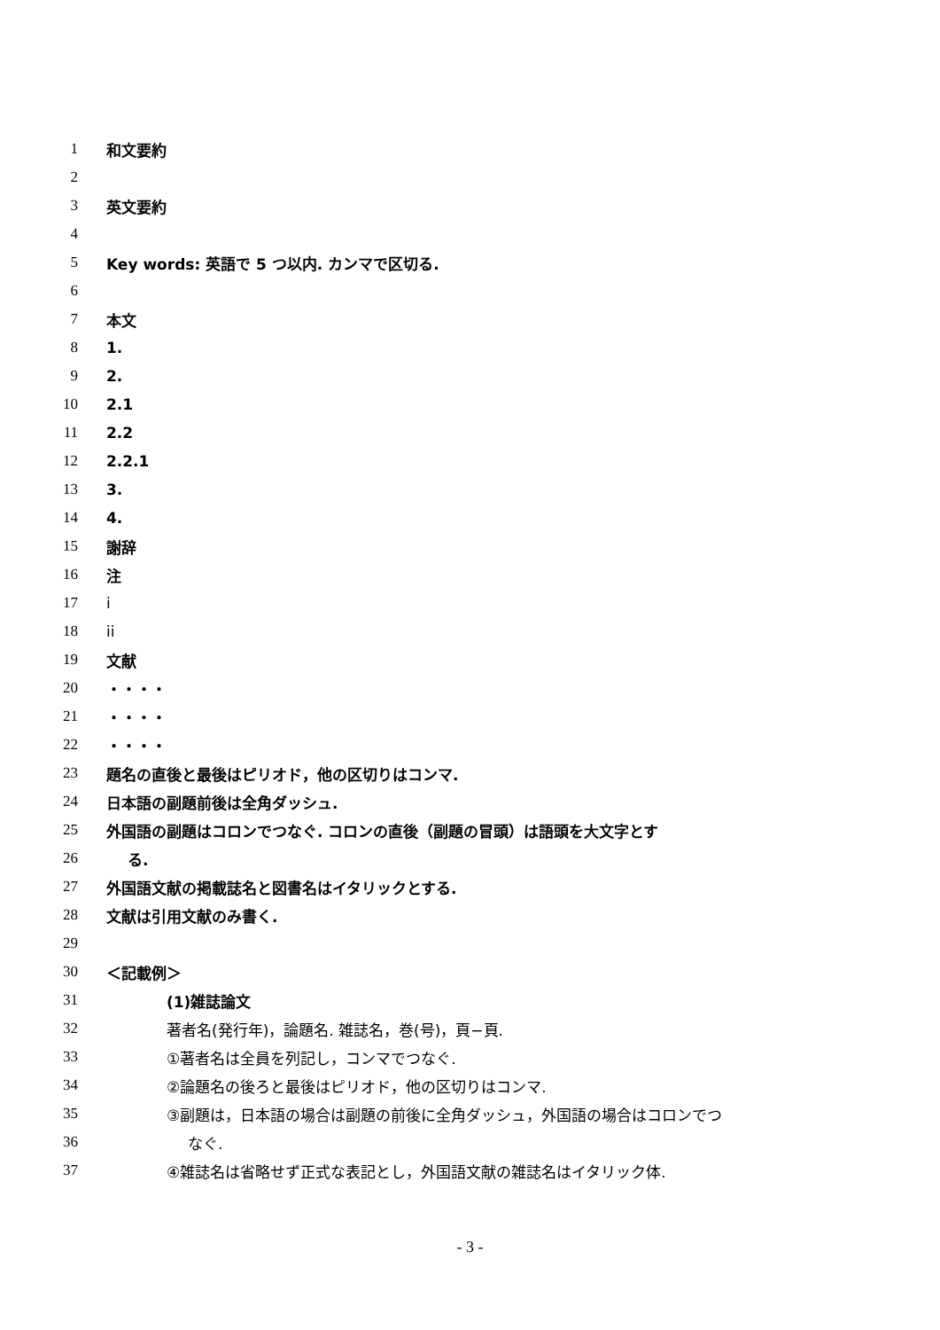1 和文要約
2
3 英文要約
4
5 Key words: 英語で 5 つ以内. カンマで区切る.
6
7 本文
8 1.
9 2.
10 2.1
11 2.2
12 2.2.1
13 3.
14 4.
15 謝辞
16 注
17 i
18 ii
19 文献
20 ・・・・
21 ・・・・
22 ・・・・
23 題名の直後と最後はピリオド，他の区切りはコンマ.
24 日本語の副題前後は全角ダッシュ.
25 外国語の副題はコロンでつなぐ. コロンの直後（副題の冒頭）は語頭を大文字とす
26 る.
27 外国語文献の掲載誌名と図書名はイタリックとする.
28 文献は引用文献のみ書く.
29
30 ＜記載例＞
31 (1)雑誌論文
32 著者名(発行年)，論題名. 雑誌名，巻(号)，頁−頁.
33 ①著者名は全員を列記し，コンマでつなぐ.
34 ②論題名の後ろと最後はピリオド，他の区切りはコンマ.
35 ③副題は，日本語の場合は副題の前後に全角ダッシュ，外国語の場合はコロンでつ
36 なぐ.
37 ④雑誌名は省略せず正式な表記とし，外国語文献の雑誌名はイタリック体.
- 3 -